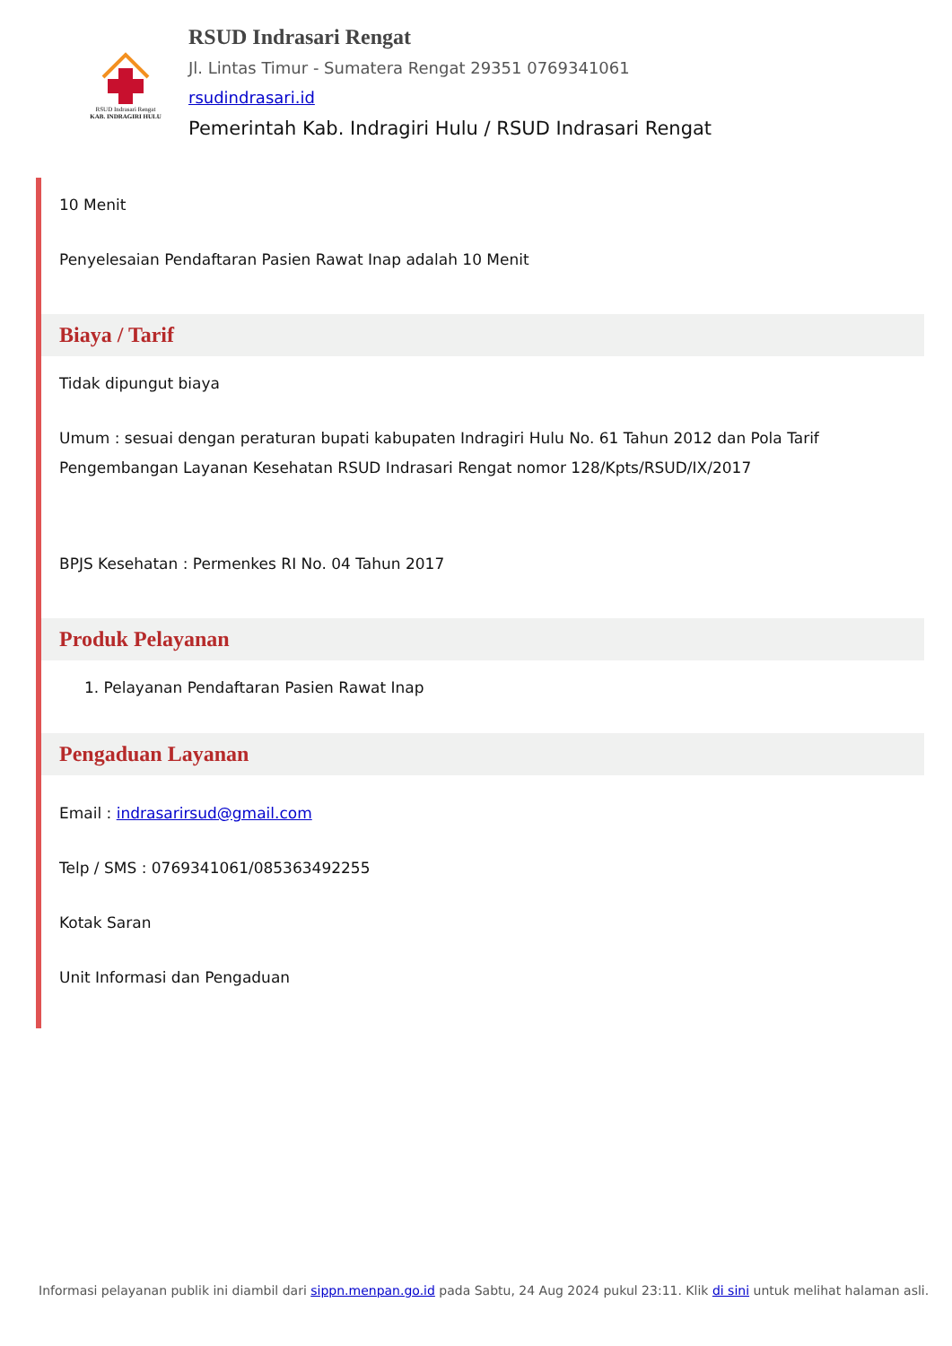RSUD Indrasari Rengat
KAB. INDRAGIRI HULU
RSUD Indrasari Rengat
Jl. Lintas Timur - Sumatera Rengat 29351 0769341061
rsudindrasari.id
Pemerintah Kab. Indragiri Hulu / RSUD Indrasari Rengat
10 Menit
Penyelesaian Pendaftaran Pasien Rawat Inap adalah 10 Menit
Biaya / Tarif
Tidak dipungut biaya
Umum : sesuai dengan peraturan bupati kabupaten Indragiri Hulu No. 61 Tahun 2012 dan Pola Tarif Pengembangan Layanan Kesehatan RSUD Indrasari Rengat nomor 128/Kpts/RSUD/IX/2017
BPJS Kesehatan : Permenkes RI No. 04 Tahun 2017
Produk Pelayanan
1. Pelayanan Pendaftaran Pasien Rawat Inap
Pengaduan Layanan
Email : indrasarirsud@gmail.com
Telp / SMS : 0769341061/085363492255
Kotak Saran
Unit Informasi dan Pengaduan
Informasi pelayanan publik ini diambil dari sippn.menpan.go.id pada Sabtu, 24 Aug 2024 pukul 23:11. Klik di sini untuk melihat halaman asli.